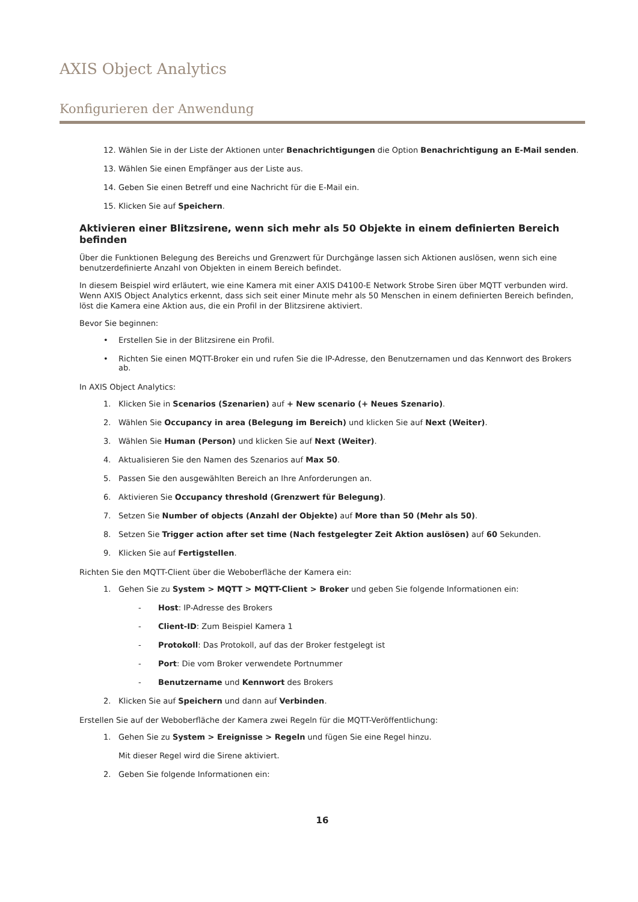AXIS Object Analytics
Konfigurieren der Anwendung
12. Wählen Sie in der Liste der Aktionen unter Benachrichtigungen die Option Benachrichtigung an E-Mail senden.
13. Wählen Sie einen Empfänger aus der Liste aus.
14. Geben Sie einen Betreff und eine Nachricht für die E-Mail ein.
15. Klicken Sie auf Speichern.
Aktivieren einer Blitzsirene, wenn sich mehr als 50 Objekte in einem definierten Bereich befinden
Über die Funktionen Belegung des Bereichs und Grenzwert für Durchgänge lassen sich Aktionen auslösen, wenn sich eine benutzerdefinierte Anzahl von Objekten in einem Bereich befindet.
In diesem Beispiel wird erläutert, wie eine Kamera mit einer AXIS D4100-E Network Strobe Siren über MQTT verbunden wird. Wenn AXIS Object Analytics erkennt, dass sich seit einer Minute mehr als 50 Menschen in einem definierten Bereich befinden, löst die Kamera eine Aktion aus, die ein Profil in der Blitzsirene aktiviert.
Bevor Sie beginnen:
• Erstellen Sie in der Blitzsirene ein Profil.
• Richten Sie einen MQTT-Broker ein und rufen Sie die IP-Adresse, den Benutzernamen und das Kennwort des Brokers ab.
In AXIS Object Analytics:
1. Klicken Sie in Scenarios (Szenarien) auf + New scenario (+ Neues Szenario).
2. Wählen Sie Occupancy in area (Belegung im Bereich) und klicken Sie auf Next (Weiter).
3. Wählen Sie Human (Person) und klicken Sie auf Next (Weiter).
4. Aktualisieren Sie den Namen des Szenarios auf Max 50.
5. Passen Sie den ausgewählten Bereich an Ihre Anforderungen an.
6. Aktivieren Sie Occupancy threshold (Grenzwert für Belegung).
7. Setzen Sie Number of objects (Anzahl der Objekte) auf More than 50 (Mehr als 50).
8. Setzen Sie Trigger action after set time (Nach festgelegter Zeit Aktion auslösen) auf 60 Sekunden.
9. Klicken Sie auf Fertigstellen.
Richten Sie den MQTT-Client über die Weboberfläche der Kamera ein:
1. Gehen Sie zu System > MQTT > MQTT-Client > Broker und geben Sie folgende Informationen ein:
- Host: IP-Adresse des Brokers
- Client-ID: Zum Beispiel Kamera 1
- Protokoll: Das Protokoll, auf das der Broker festgelegt ist
- Port: Die vom Broker verwendete Portnummer
- Benutzername und Kennwort des Brokers
2. Klicken Sie auf Speichern und dann auf Verbinden.
Erstellen Sie auf der Weboberfläche der Kamera zwei Regeln für die MQTT-Veröffentlichung:
1. Gehen Sie zu System > Ereignisse > Regeln und fügen Sie eine Regel hinzu.
Mit dieser Regel wird die Sirene aktiviert.
2. Geben Sie folgende Informationen ein:
16